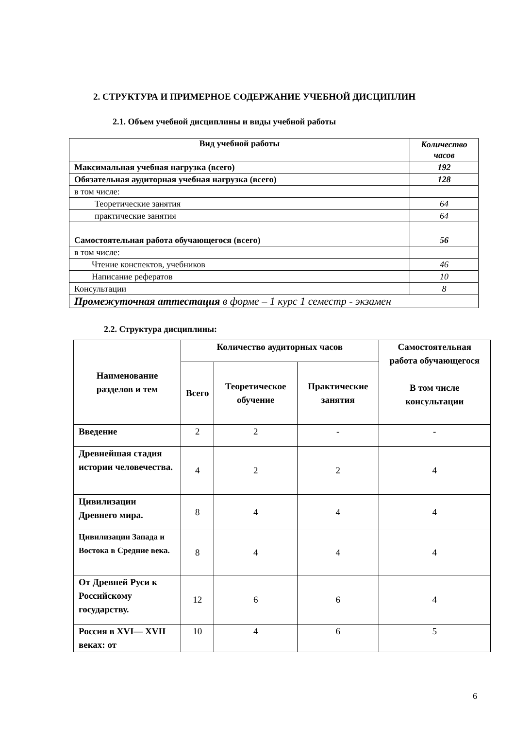2. СТРУКТУРА И ПРИМЕРНОЕ СОДЕРЖАНИЕ УЧЕБНОЙ ДИСЦИПЛИН
2.1. Объем учебной дисциплины и виды учебной работы
| Вид учебной работы | Количество часов |
| --- | --- |
| Максимальная учебная нагрузка (всего) | 192 |
| Обязательная аудиторная учебная нагрузка (всего) | 128 |
| в том числе: | |
| Теоретические занятия | 64 |
| практические занятия | 64 |
| Самостоятельная работа обучающегося (всего) | 56 |
| в том числе: | |
| Чтение конспектов, учебников | 46 |
| Написание рефератов | 10 |
| Консультации | 8 |
| Промежуточная аттестация в форме – 1 курс 1 семестр - экзамен | |
2.2. Структура дисциплины:
| Наименование разделов и тем | Количество аудиторных часов | | | Самостоятельная работа обучающегося В том числе консультации |
| --- | --- | --- | --- | --- |
| | Всего | Теоретическое обучение | Практические занятия | |
| Введение | 2 | 2 | - | - |
| Древнейшая стадия истории человечества. | 4 | 2 | 2 | 4 |
| Цивилизации Древнего мира. | 8 | 4 | 4 | 4 |
| Цивилизации Запада и Востока в Средние века. | 8 | 4 | 4 | 4 |
| От Древней Руси к Российскому государству. | 12 | 6 | 6 | 4 |
| Россия в XVI— XVII веках: от | 10 | 4 | 6 | 5 |
6